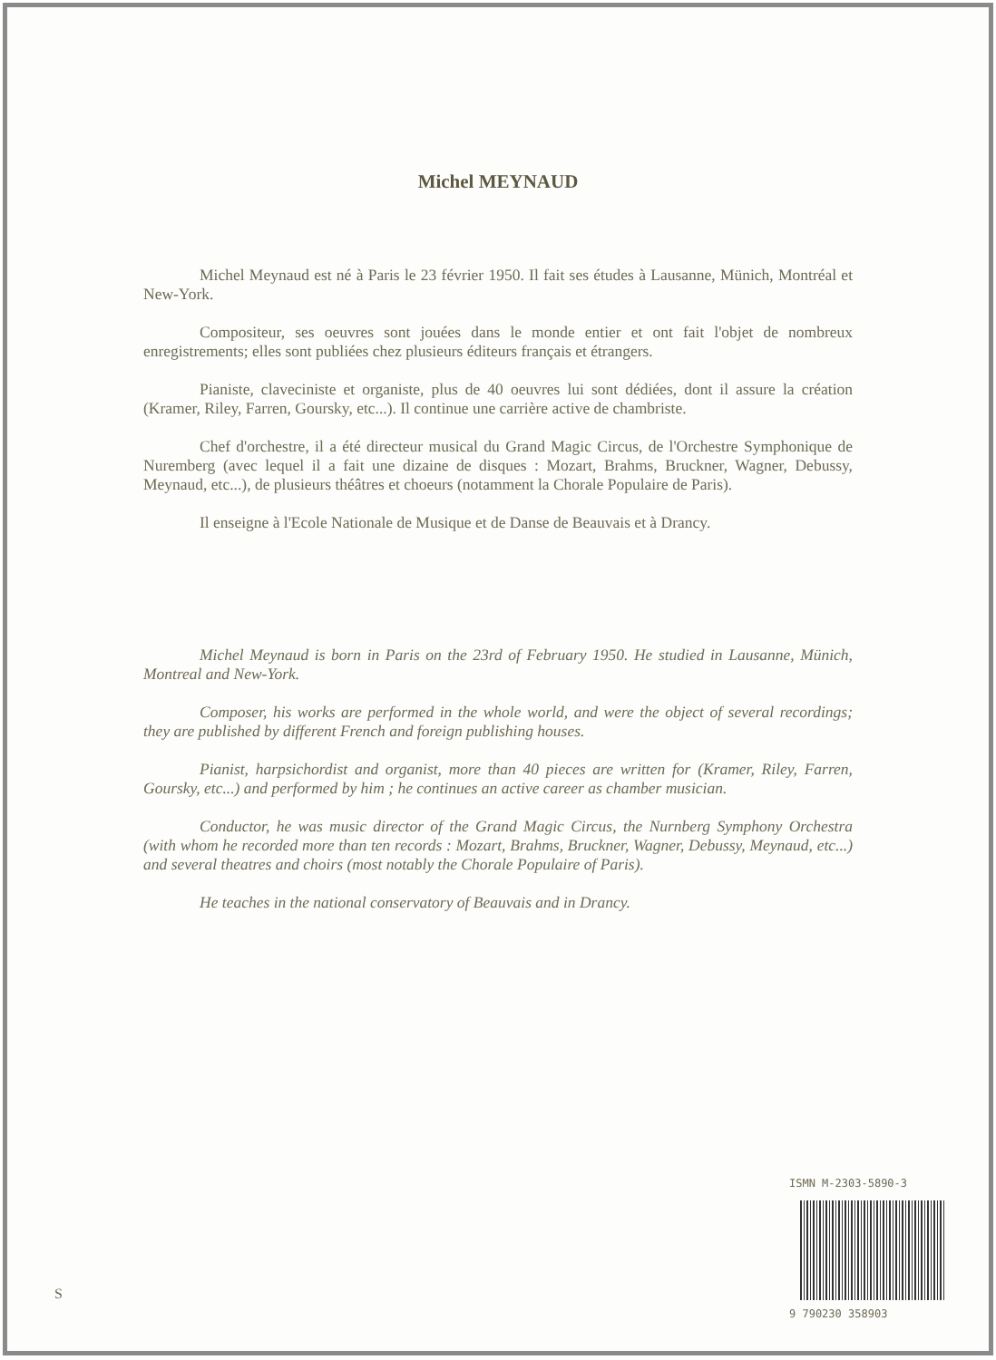Michel MEYNAUD
Michel Meynaud est né à Paris le 23 février 1950. Il fait ses études à Lausanne, Münich, Montréal et New-York.
Compositeur, ses oeuvres sont jouées dans le monde entier et ont fait l'objet de nombreux enregistrements; elles sont publiées chez plusieurs éditeurs français et étrangers.
Pianiste, claveciniste et organiste, plus de 40 oeuvres lui sont dédiées, dont il assure la création (Kramer, Riley, Farren, Goursky, etc...). Il continue une carrière active de chambriste.
Chef d'orchestre, il a été directeur musical du Grand Magic Circus, de l'Orchestre Symphonique de Nuremberg (avec lequel il a fait une dizaine de disques : Mozart, Brahms, Bruckner, Wagner, Debussy, Meynaud, etc...), de plusieurs théâtres et choeurs (notamment la Chorale Populaire de Paris).
Il enseigne à l'Ecole Nationale de Musique et de Danse de Beauvais et à Drancy.
Michel Meynaud is born in Paris on the 23rd of February 1950. He studied in Lausanne, Münich, Montreal and New-York.
Composer, his works are performed in the whole world, and were the object of several recordings; they are published by different French and foreign publishing houses.
Pianist, harpsichordist and organist, more than 40 pieces are written for (Kramer, Riley, Farren, Goursky, etc...) and performed by him ; he continues an active career as chamber musician.
Conductor, he was music director of the Grand Magic Circus, the Nurnberg Symphony Orchestra (with whom he recorded more than ten records : Mozart, Brahms, Bruckner, Wagner, Debussy, Meynaud, etc...) and several theatres and choirs (most notably the Chorale Populaire of Paris).
He teaches in the national conservatory of Beauvais and in Drancy.
ISMN M-2303-5890-3
9 790230 358903
S